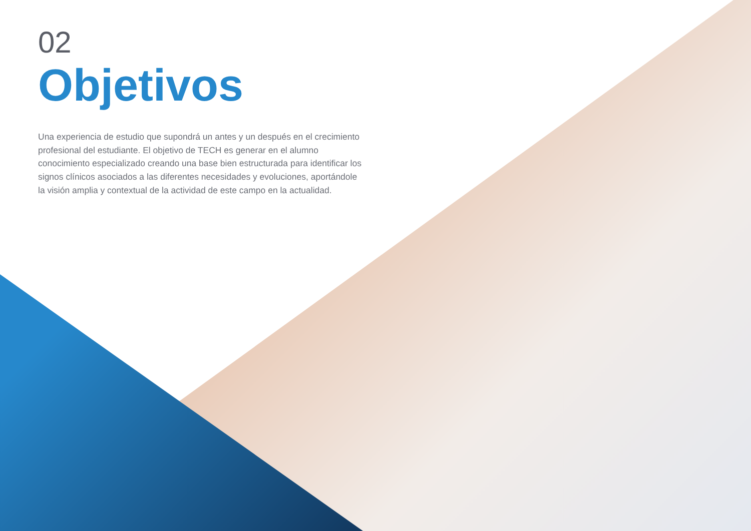02
Objetivos
Una experiencia de estudio que supondrá un antes y un después en el crecimiento profesional del estudiante. El objetivo de TECH es generar en el alumno conocimiento especializado creando una base bien estructurada para identificar los signos clínicos asociados a las diferentes necesidades y evoluciones, aportándole la visión amplia y contextual de la actividad de este campo en la actualidad.